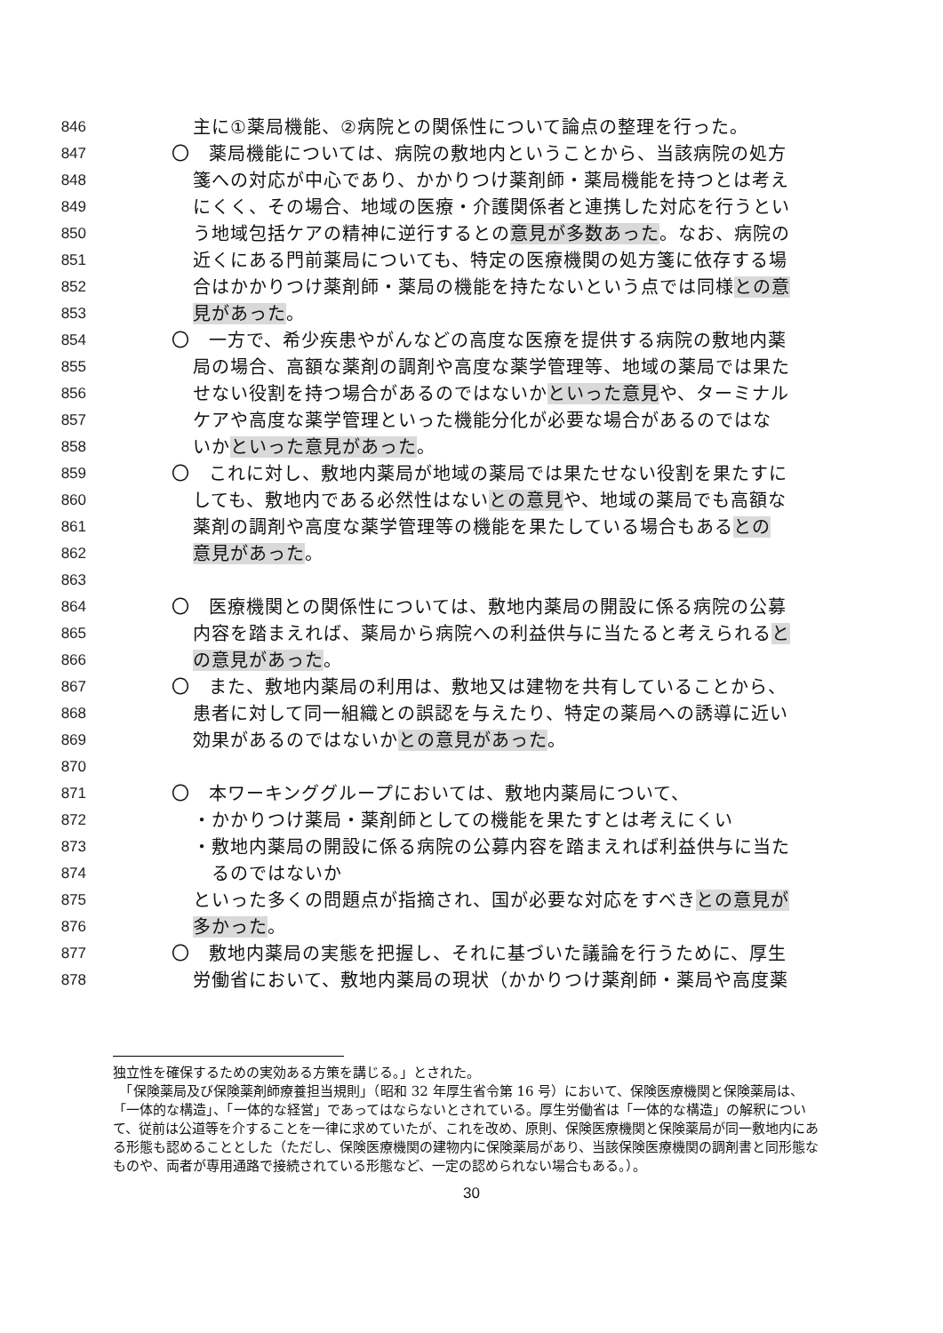846 主に①薬局機能、②病院との関係性について論点の整理を行った。
847 〇　薬局機能については、病院の敷地内ということから、当該病院の処方
848 箋への対応が中心であり、かかりつけ薬剤師・薬局機能を持つとは考え
849 にくく、その場合、地域の医療・介護関係者と連携した対応を行うとい
850 う地域包括ケアの精神に逆行するとの意見が多数あった。なお、病院の
851 近くにある門前薬局についても、特定の医療機関の処方箋に依存する場
852 合はかかりつけ薬剤師・薬局の機能を持たないという点では同様との意
853 見があった。
854 〇　一方で、希少疾患やがんなどの高度な医療を提供する病院の敷地内薬
855 局の場合、高額な薬剤の調剤や高度な薬学管理等、地域の薬局では果た
856 せない役割を持つ場合があるのではないかといった意見や、ターミナル
857 ケアや高度な薬学管理といった機能分化が必要な場合があるのではな
858 いかといった意見があった。
859 〇　これに対し、敷地内薬局が地域の薬局では果たせない役割を果たすに
860 しても、敷地内である必然性はないとの意見や、地域の薬局でも高額な
861 薬剤の調剤や高度な薬学管理等の機能を果たしている場合もあるとの
862 意見があった。
863
864 〇　医療機関との関係性については、敷地内薬局の開設に係る病院の公募
865 内容を踏まえれば、薬局から病院への利益供与に当たると考えられると
866 の意見があった。
867 〇　また、敷地内薬局の利用は、敷地又は建物を共有していることから、
868 患者に対して同一組織との誤認を与えたり、特定の薬局への誘導に近い
869 効果があるのではないかとの意見があった。
870
871 〇　本ワーキンググループにおいては、敷地内薬局について、
872 ・かかりつけ薬局・薬剤師としての機能を果たすとは考えにくい
873 ・敷地内薬局の開設に係る病院の公募内容を踏まえれば利益供与に当た
874　るのではないか
875 といった多くの問題点が指摘され、国が必要な対応をすべきとの意見が
876 多かった。
877 〇　敷地内薬局の実態を把握し、それに基づいた議論を行うために、厚生
878 労働省において、敷地内薬局の現状（かかりつけ薬剤師・薬局や高度薬
独立性を確保するための実効ある方策を講じる。」とされた。
　「保険薬局及び保険薬剤師療養担当規則」（昭和 32 年厚生省令第 16 号）において、保険医療機関と保険薬局は、「一体的な構造」、「一体的な経営」であってはならないとされている。厚生労働省は「一体的な構造」の解釈について、従前は公道等を介することを一律に求めていたが、これを改め、原則、保険医療機関と保険薬局が同一敷地内にある形態も認めることとした（ただし、保険医療機関の建物内に保険薬局があり、当該保険医療機関の調剤書と同形態なものや、両者が専用通路で接続されている形態など、一定の認められない場合もある。）。
30